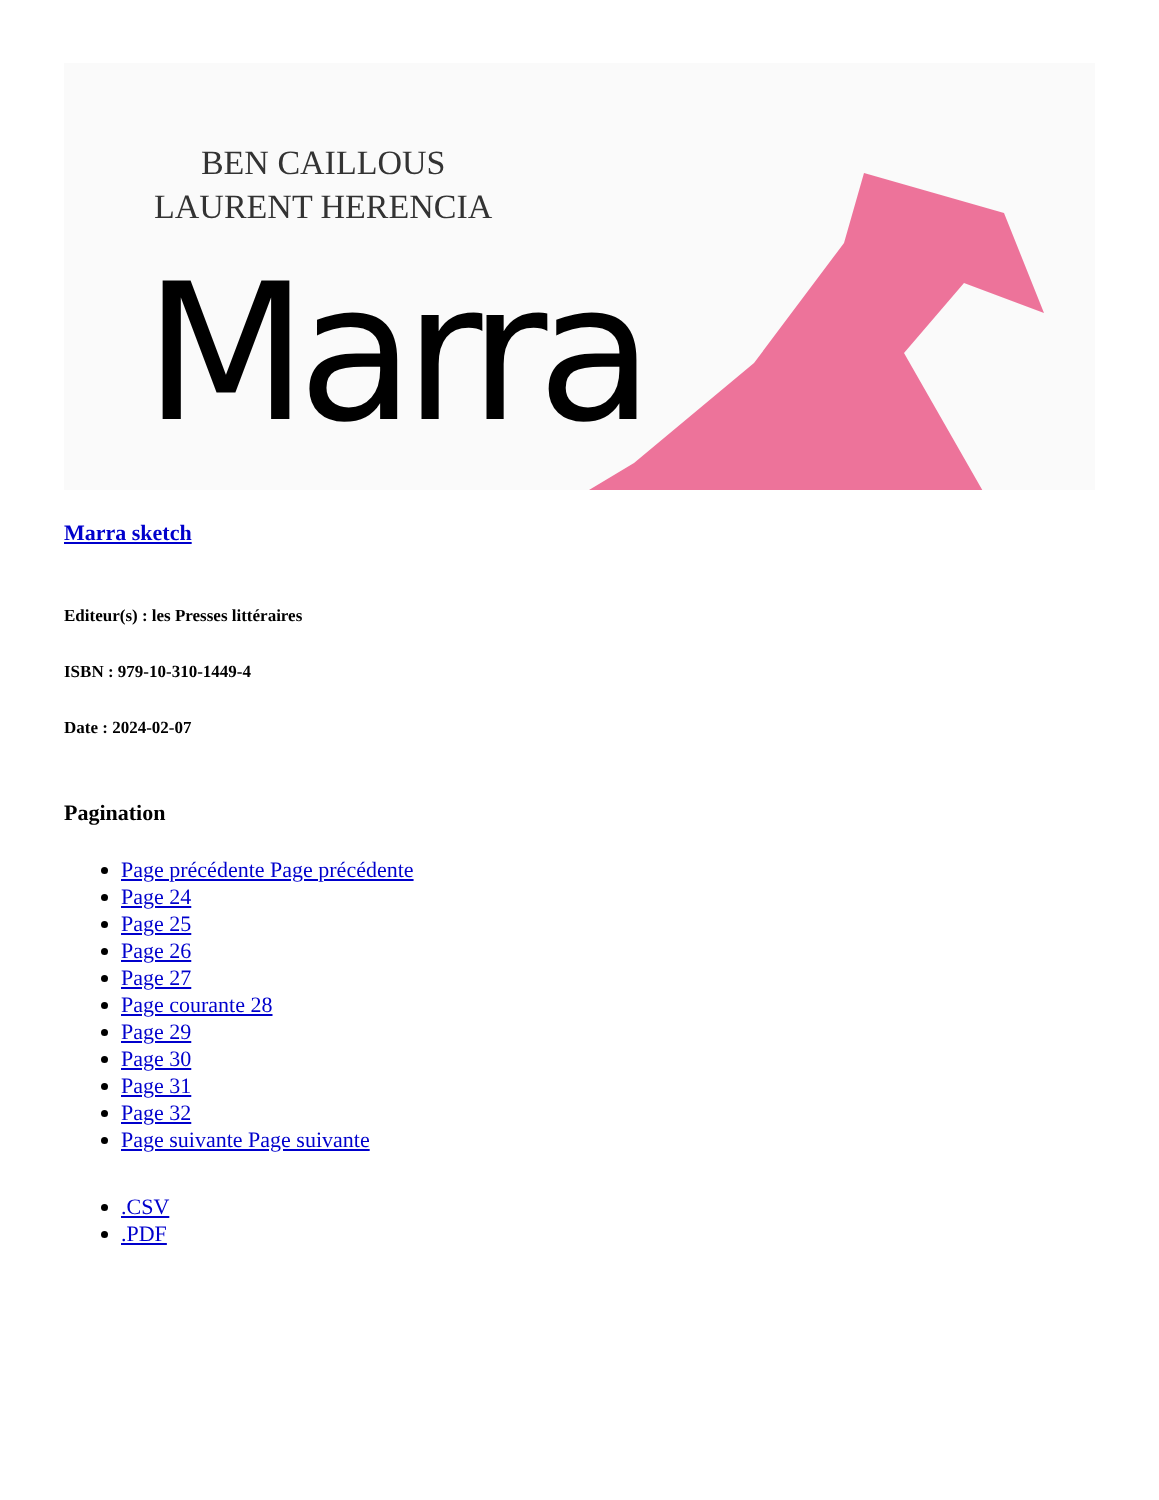BEN CAILLOUS
LAURENT HERENCIA
Marra
Marra sketch
Editeur(s) : les Presses littéraires
ISBN : 979-10-310-1449-4
Date : 2024-02-07
Pagination
Page précédente Page précédente
Page 24
Page 25
Page 26
Page 27
Page courante 28
Page 29
Page 30
Page 31
Page 32
Page suivante Page suivante
.CSV
.PDF